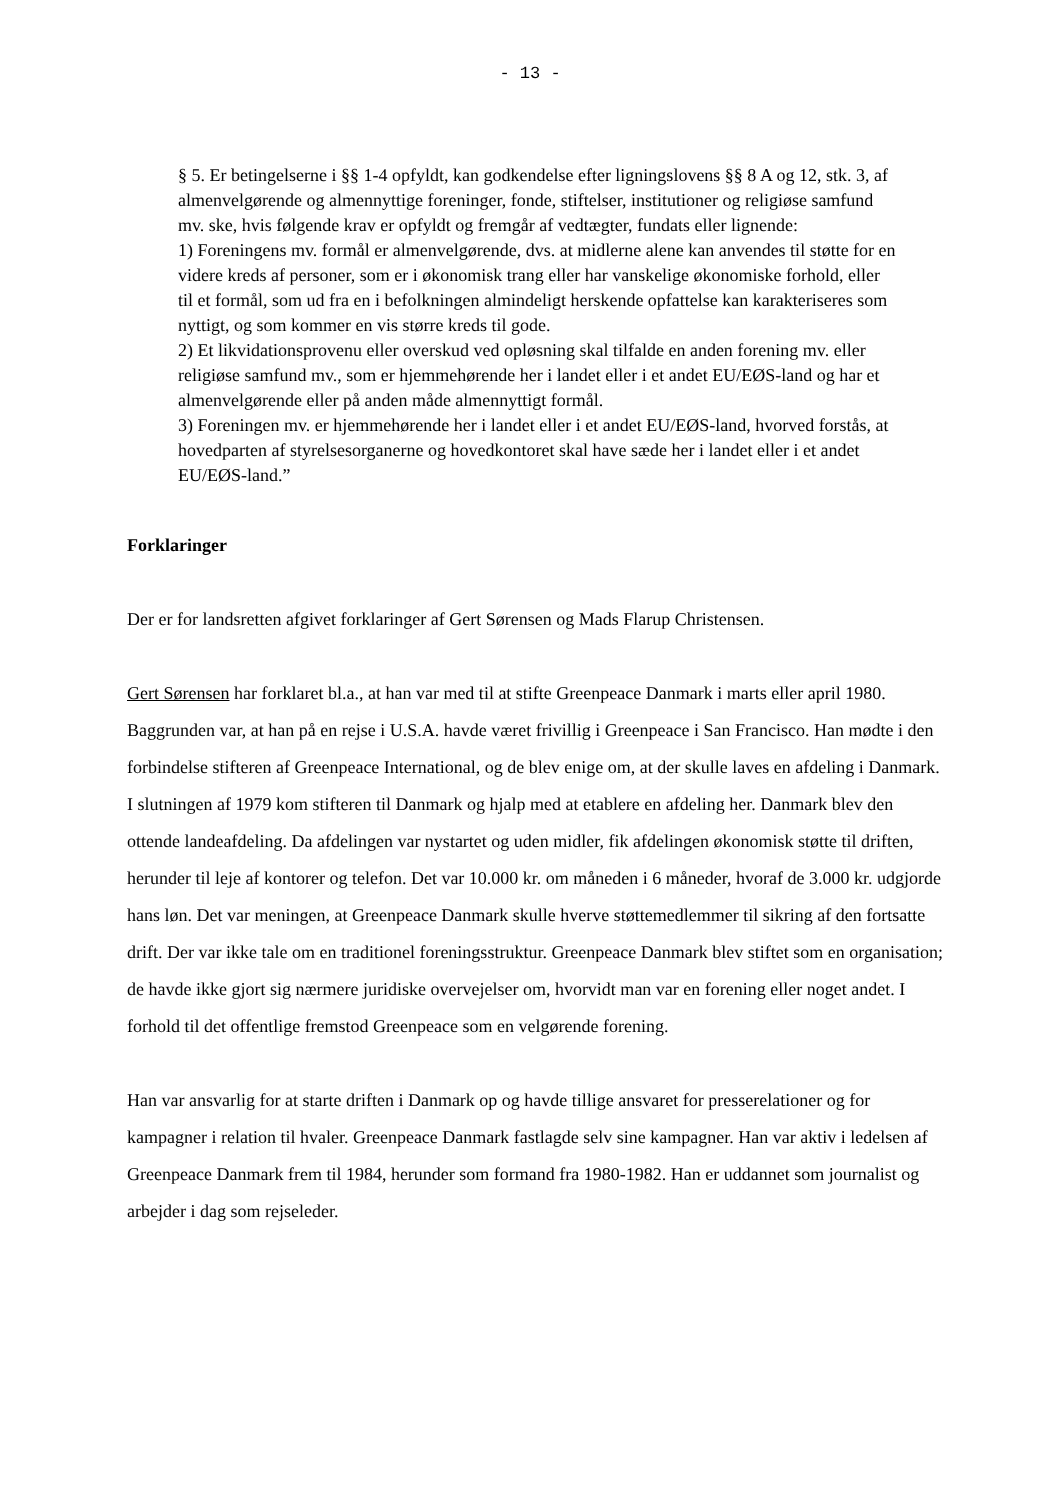- 13 -
§ 5. Er betingelserne i §§ 1-4 opfyldt, kan godkendelse efter ligningslovens §§ 8 A og 12, stk. 3, af almenvelgørende og almennyttige foreninger, fonde, stiftelser, institutioner og religiøse samfund mv. ske, hvis følgende krav er opfyldt og fremgår af vedtægter, fundats eller lignende:
1) Foreningens mv. formål er almenvelgørende, dvs. at midlerne alene kan anvendes til støtte for en videre kreds af personer, som er i økonomisk trang eller har vanskelige økonomiske forhold, eller til et formål, som ud fra en i befolkningen almindeligt herskende opfattelse kan karakteriseres som nyttigt, og som kommer en vis større kreds til gode.
2) Et likvidationsprovenu eller overskud ved opløsning skal tilfalde en anden forening mv. eller religiøse samfund mv., som er hjemmehørende her i landet eller i et andet EU/EØS-land og har et almenvelgørende eller på anden måde almennyttigt formål.
3) Foreningen mv. er hjemmehørende her i landet eller i et andet EU/EØS-land, hvorved forstås, at hovedparten af styrelsesorganerne og hovedkontoret skal have sæde her i landet eller i et andet EU/EØS-land.”
Forklaringer
Der er for landsretten afgivet forklaringer af Gert Sørensen og Mads Flarup Christensen.
Gert Sørensen har forklaret bl.a., at han var med til at stifte Greenpeace Danmark i marts eller april 1980. Baggrunden var, at han på en rejse i U.S.A. havde været frivillig i Greenpeace i San Francisco. Han mødte i den forbindelse stifteren af Greenpeace International, og de blev enige om, at der skulle laves en afdeling i Danmark. I slutningen af 1979 kom stifteren til Danmark og hjalp med at etablere en afdeling her. Danmark blev den ottende landeafdeling. Da afdelingen var nystartet og uden midler, fik afdelingen økonomisk støtte til driften, herunder til leje af kontorer og telefon. Det var 10.000 kr. om måneden i 6 måneder, hvoraf de 3.000 kr. udgjorde hans løn. Det var meningen, at Greenpeace Danmark skulle hverve støttemedlemmer til sikring af den fortsatte drift. Der var ikke tale om en traditionel foreningsstruktur. Greenpeace Danmark blev stiftet som en organisation; de havde ikke gjort sig nærmere juridiske overvejelser om, hvorvidt man var en forening eller noget andet. I forhold til det offentlige fremstod Greenpeace som en velgørende forening.
Han var ansvarlig for at starte driften i Danmark op og havde tillige ansvaret for presserelationer og for kampagner i relation til hvaler. Greenpeace Danmark fastlagde selv sine kampagner. Han var aktiv i ledelsen af Greenpeace Danmark frem til 1984, herunder som formand fra 1980-1982. Han er uddannet som journalist og arbejder i dag som rejseleder.